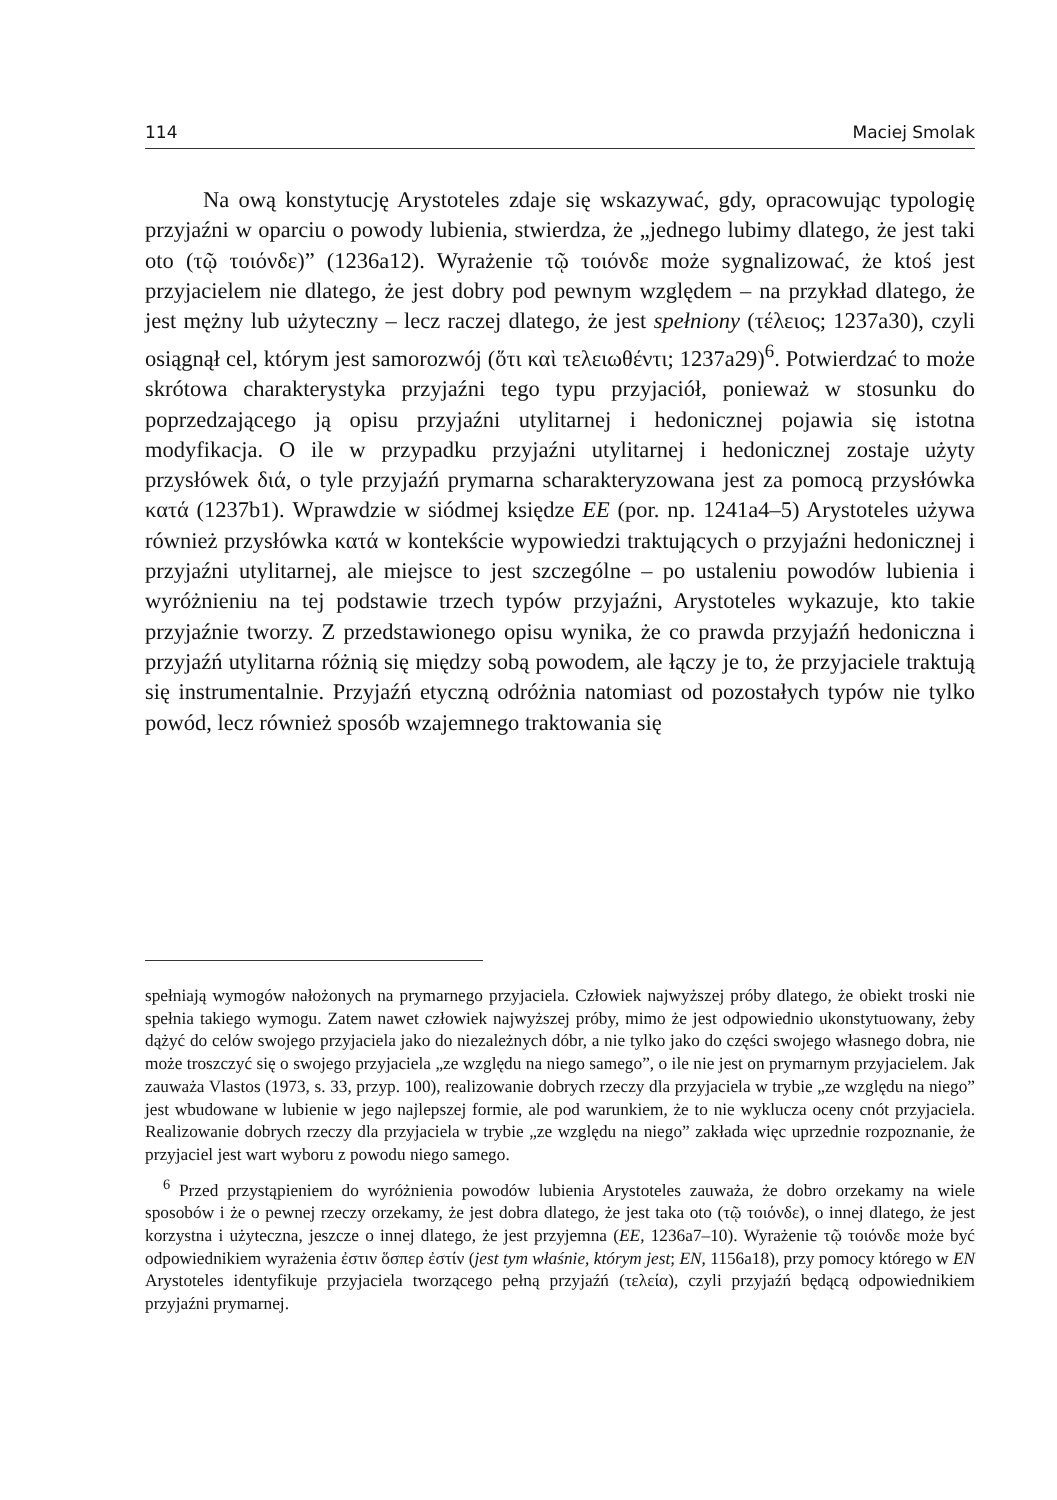114 Maciej Smolak
Na ową konstytucję Arystoteles zdaje się wskazywać, gdy, opracowując typologię przyjaźni w oparciu o powody lubienia, stwierdza, że „jednego lubimy dlatego, że jest taki oto (τῷ τοιόνδε)” (1236a12). Wyrażenie τῷ τοιόνδε może sygnalizować, że ktoś jest przyjacielem nie dlatego, że jest dobry pod pewnym względem – na przykład dlatego, że jest mężny lub użyteczny – lecz raczej dlatego, że jest spełniony (τέλειος; 1237a30), czyli osiągnął cel, którym jest samorozwój (ὅτι καὶ τελειωθέντι; 1237a29)<sup>6</sup>. Potwierdzać to może skrótowa charakterystyka przyjaźni tego typu przyjaciół, ponieważ w stosunku do poprzedzającego ją opisu przyjaźni utylitarnej i hedonicznej pojawia się istotna modyfikacja. O ile w przypadku przyjaźni utylitarnej i hedonicznej zostaje użyty przysłówek διά, o tyle przyjaźń prymarna scharakteryzowana jest za pomocą przysłówka κατά (1237b1). Wprawdzie w siódmej księdze EE (por. np. 1241a4–5) Arystoteles używa również przysłówka κατά w kontekście wypowiedzi traktujących o przyjaźni hedonicznej i przyjaźni utylitarnej, ale miejsce to jest szczególne – po ustaleniu powodów lubienia i wyróżnieniu na tej podstawie trzech typów przyjaźni, Arystoteles wykazuje, kto takie przyjaźnie tworzy. Z przedstawionego opisu wynika, że co prawda przyjaźń hedoniczna i przyjaźń utylitarna różnią się między sobą powodem, ale łączy je to, że przyjaciele traktują się instrumentalnie. Przyjaźń etyczną odróżnia natomiast od pozostałych typów nie tylko powód, lecz również sposób wzajemnego traktowania się
spełniają wymogów nałożonych na prymarnego przyjaciela. Człowiek najwyższej próby dlatego, że obiekt troski nie spełnia takiego wymogu. Zatem nawet człowiek najwyższej próby, mimo że jest odpowiednio ukonstytuowany, żeby dążyć do celów swojego przyjaciela jako do niezależnych dóbr, a nie tylko jako do części swojego własnego dobra, nie może troszczyć się o swojego przyjaciela „ze względu na niego samego”, o ile nie jest on prymarnym przyjacielem. Jak zauważa Vlastos (1973, s. 33, przyp. 100), realizowanie dobrych rzeczy dla przyjaciela w trybie „ze względu na niego” jest wbudowane w lubienie w jego najlepszej formie, ale pod warunkiem, że to nie wyklucza oceny cnót przyjaciela. Realizowanie dobrych rzeczy dla przyjaciela w trybie „ze względu na niego” zakłada więc uprzednie rozpoznanie, że przyjaciel jest wart wyboru z powodu niego samego.
<sup>6</sup> Przed przystąpieniem do wyróżnienia powodów lubienia Arystoteles zauważa, że dobro orzekamy na wiele sposobów i że o pewnej rzeczy orzekamy, że jest dobra dlatego, że jest taka oto (τῷ τοιόνδε), o innej dlatego, że jest korzystna i użyteczna, jeszcze o innej dlatego, że jest przyjemna (EE, 1236a7–10). Wyrażenie τῷ τοιόνδε może być odpowiednikiem wyrażenia ἐστιν ὅσπερ ἐστίν (jest tym właśnie, którym jest; EN, 1156a18), przy pomocy którego w EN Arystoteles identyfikuje przyjaciela tworzącego pełną przyjaźń (τελεία), czyli przyjaźń będącą odpowiednikiem przyjaźni prymarnej.